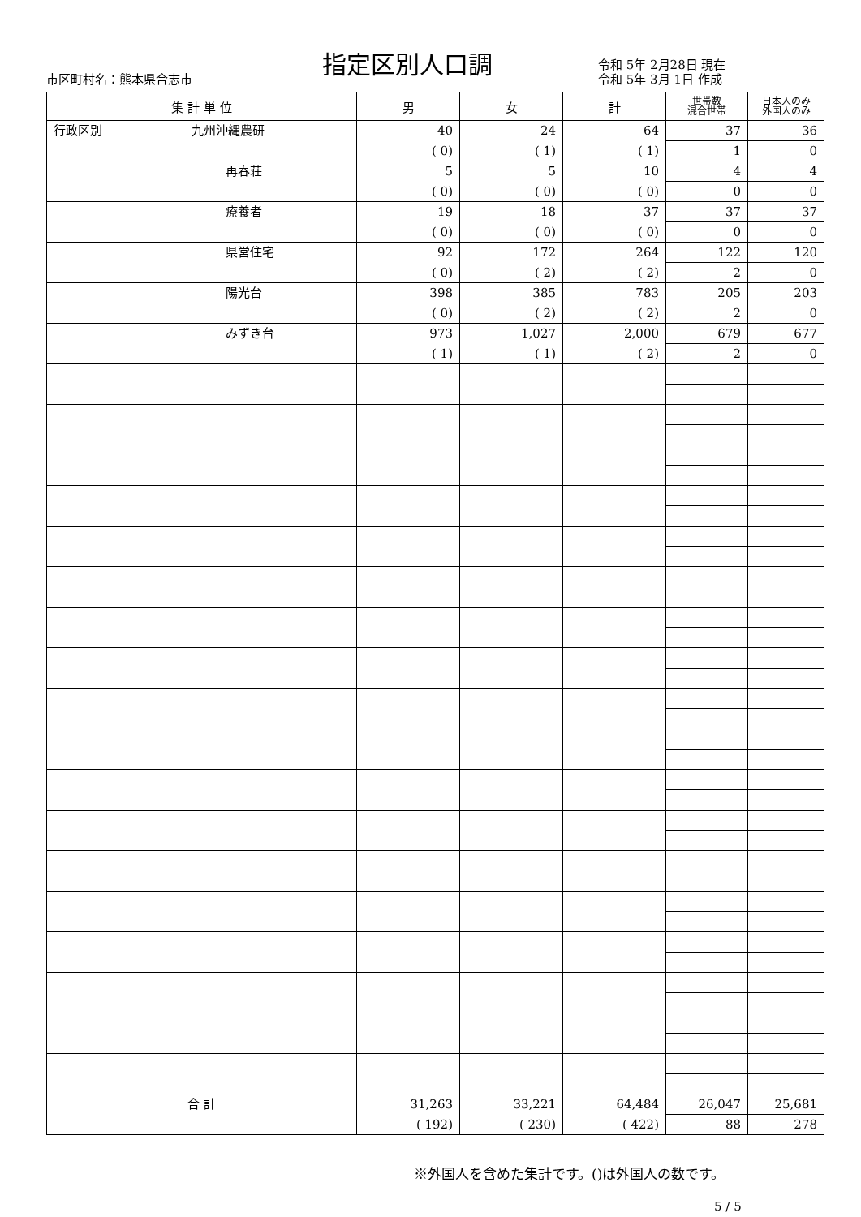市区町村名：熊本県合志市
指定区別人口調
令和 5年 2月28日 現在
令和 5年 3月 1日 作成
| 集 計 単 位 | 男 | 女 | 計 | 世帯数 混合世帯 | 日本人のみ 外国人のみ |
| --- | --- | --- | --- | --- | --- |
| 行政区別 九州沖縄農研 | 40 | 24 | 64 | 37 | 36 |
| | ( 0) | ( 1) | ( 1) | 1 | 0 |
| 再春荘 | 5 | 5 | 10 | 4 | 4 |
| | ( 0) | ( 0) | ( 0) | 0 | 0 |
| 療養者 | 19 | 18 | 37 | 37 | 37 |
| | ( 0) | ( 0) | ( 0) | 0 | 0 |
| 県営住宅 | 92 | 172 | 264 | 122 | 120 |
| | ( 0) | ( 2) | ( 2) | 2 | 0 |
| 陽光台 | 398 | 385 | 783 | 205 | 203 |
| | ( 0) | ( 2) | ( 2) | 2 | 0 |
| みずき台 | 973 | 1,027 | 2,000 | 679 | 677 |
| | ( 1) | ( 1) | ( 2) | 2 | 0 |
| 合 計 | 31,263 | 33,221 | 64,484 | 26,047 | 25,681 |
| | ( 192) | ( 230) | ( 422) | 88 | 278 |
※外国人を含めた集計です。()は外国人の数です。
5 / 5